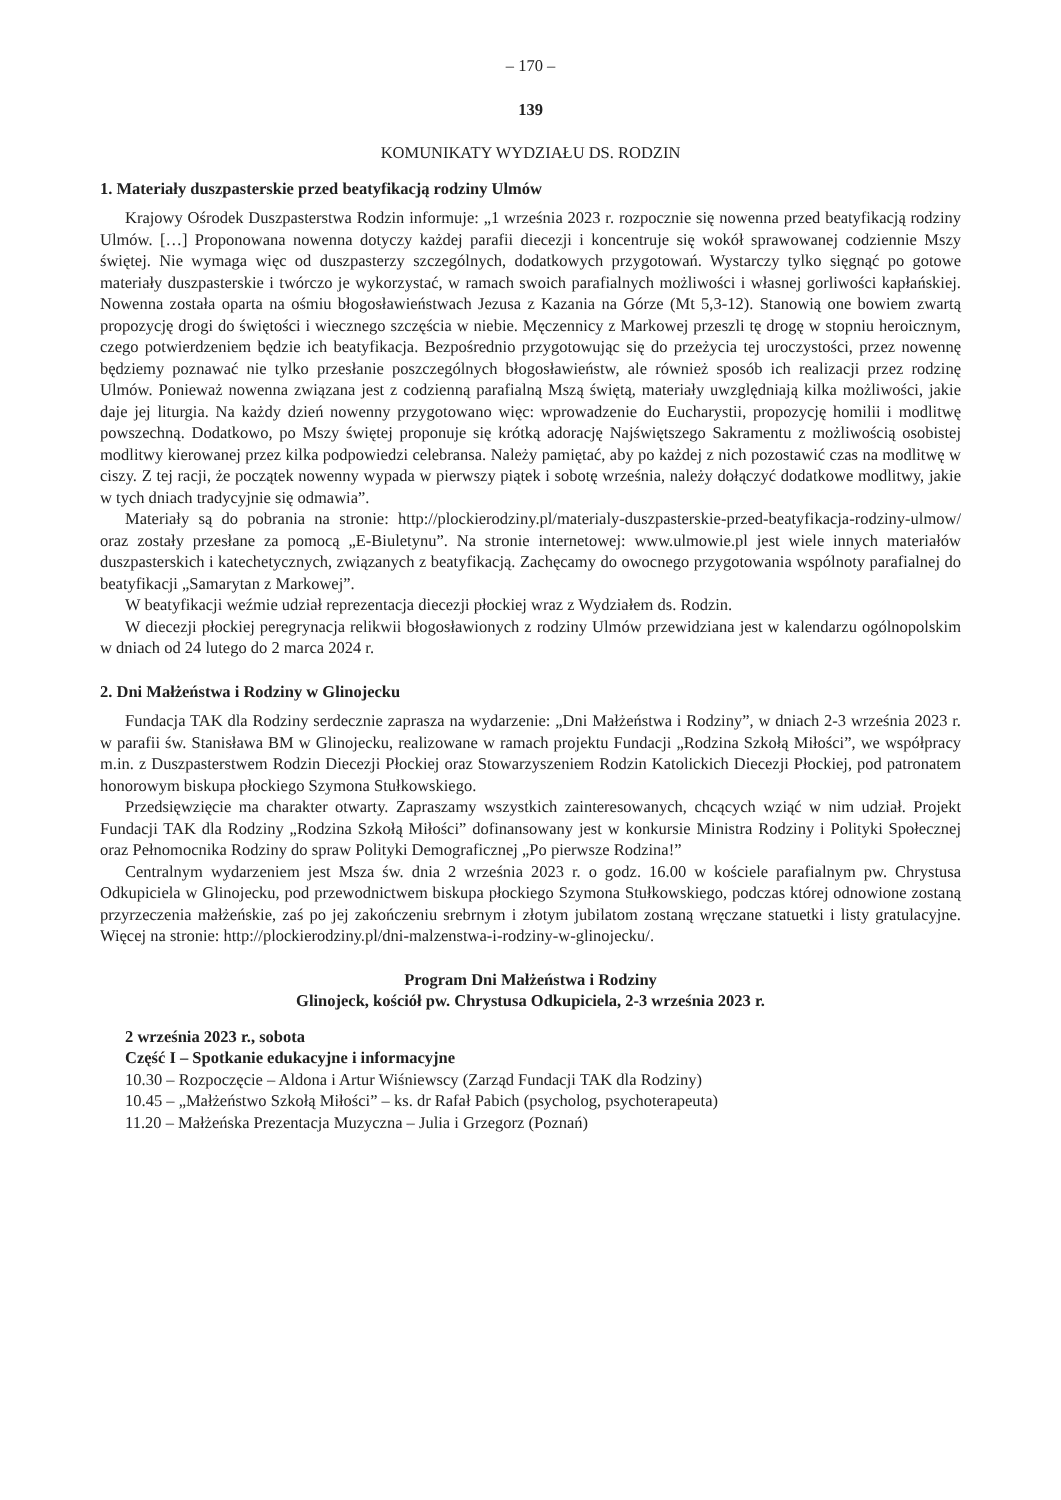– 170 –
139
KOMUNIKATY WYDZIAŁU DS. RODZIN
1. Materiały duszpasterskie przed beatyfikacją rodziny Ulmów
Krajowy Ośrodek Duszpasterstwa Rodzin informuje: „1 września 2023 r. rozpocznie się nowenna przed beatyfikacją rodziny Ulmów. […] Proponowana nowenna dotyczy każdej parafii diecezji i koncentruje się wokół sprawowanej codziennie Mszy świętej. Nie wymaga więc od duszpasterzy szczególnych, dodatkowych przygotowań. Wystarczy tylko sięgnąć po gotowe materiały duszpasterskie i twórczo je wykorzystać, w ramach swoich parafialnych możliwości i własnej gorliwości kapłańskiej. Nowenna została oparta na ośmiu błogosławieństwach Jezusa z Kazania na Górze (Mt 5,3-12). Stanowią one bowiem zwartą propozycję drogi do świętości i wiecznego szczęścia w niebie. Męczennicy z Markowej przeszli tę drogę w stopniu heroicznym, czego potwierdzeniem będzie ich beatyfikacja. Bezpośrednio przygotowując się do przeżycia tej uroczystości, przez nowennę będziemy poznawać nie tylko przesłanie poszczególnych błogosławieństw, ale również sposób ich realizacji przez rodzinę Ulmów. Ponieważ nowenna związana jest z codzienną parafialną Mszą świętą, materiały uwzględniają kilka możliwości, jakie daje jej liturgia. Na każdy dzień nowenny przygotowano więc: wprowadzenie do Eucharystii, propozycję homilii i modlitwę powszechną. Dodatkowo, po Mszy świętej proponuje się krótką adorację Najświętszego Sakramentu z możliwością osobistej modlitwy kierowanej przez kilka podpowiedzi celebransa. Należy pamiętać, aby po każdej z nich pozostawić czas na modlitwę w ciszy. Z tej racji, że początek nowenny wypada w pierwszy piątek i sobotę września, należy dołączyć dodatkowe modlitwy, jakie w tych dniach tradycyjnie się odmawia”.
Materiały są do pobrania na stronie: http://plockierodziny.pl/materialy-duszpasterskie-przed-beatyfikacja-rodziny-ulmow/ oraz zostały przesłane za pomocą „E-Biuletynu”. Na stronie internetowej: www.ulmowie.pl jest wiele innych materiałów duszpasterskich i katechetycznych, związanych z beatyfikacją. Zachęcamy do owocnego przygotowania wspólnoty parafialnej do beatyfikacji „Samarytan z Markowej”.
W beatyfikacji weźmie udział reprezentacja diecezji płockiej wraz z Wydziałem ds. Rodzin.
W diecezji płockiej peregrynacja relikwii błogosławionych z rodziny Ulmów przewidziana jest w kalendarzu ogólnopolskim w dniach od 24 lutego do 2 marca 2024 r.
2. Dni Małżeństwa i Rodziny w Glinojecku
Fundacja TAK dla Rodziny serdecznie zaprasza na wydarzenie: „Dni Małżeństwa i Rodziny”, w dniach 2-3 września 2023 r. w parafii św. Stanisława BM w Glinojecku, realizowane w ramach projektu Fundacji „Rodzina Szkołą Miłości”, we współpracy m.in. z Duszpasterstwem Rodzin Diecezji Płockiej oraz Stowarzyszeniem Rodzin Katolickich Diecezji Płockiej, pod patronatem honorowym biskupa płockiego Szymona Stułkowskiego.
Przedsięwzięcie ma charakter otwarty. Zapraszamy wszystkich zainteresowanych, chcących wziąć w nim udział. Projekt Fundacji TAK dla Rodziny „Rodzina Szkołą Miłości” dofinansowany jest w konkursie Ministra Rodziny i Polityki Społecznej oraz Pełnomocnika Rodziny do spraw Polityki Demograficznej „Po pierwsze Rodzina!”
Centralnym wydarzeniem jest Msza św. dnia 2 września 2023 r. o godz. 16.00 w kościele parafialnym pw. Chrystusa Odkupiciela w Glinojecku, pod przewodnictwem biskupa płockiego Szymona Stułkowskiego, podczas której odnowione zostaną przyrzeczenia małżeńskie, zaś po jej zakończeniu srebrnym i złotym jubilatom zostaną wręczane statuetki i listy gratulacyjne. Więcej na stronie: http://plockierodziny.pl/dni-malzenstwa-i-rodziny-w-glinojecku/.
Program Dni Małżeństwa i Rodziny
Glinojeck, kościół pw. Chrystusa Odkupiciela, 2-3 września 2023 r.
2 września 2023 r., sobota
Część I – Spotkanie edukacyjne i informacyjne
10.30 – Rozpoczęcie – Aldona i Artur Wiśniewscy (Zarząd Fundacji TAK dla Rodziny)
10.45 – „Małżeństwo Szkołą Miłości” – ks. dr Rafał Pabich (psycholog, psychoterapeuta)
11.20 – Małżeńska Prezentacja Muzyczna – Julia i Grzegorz (Poznań)